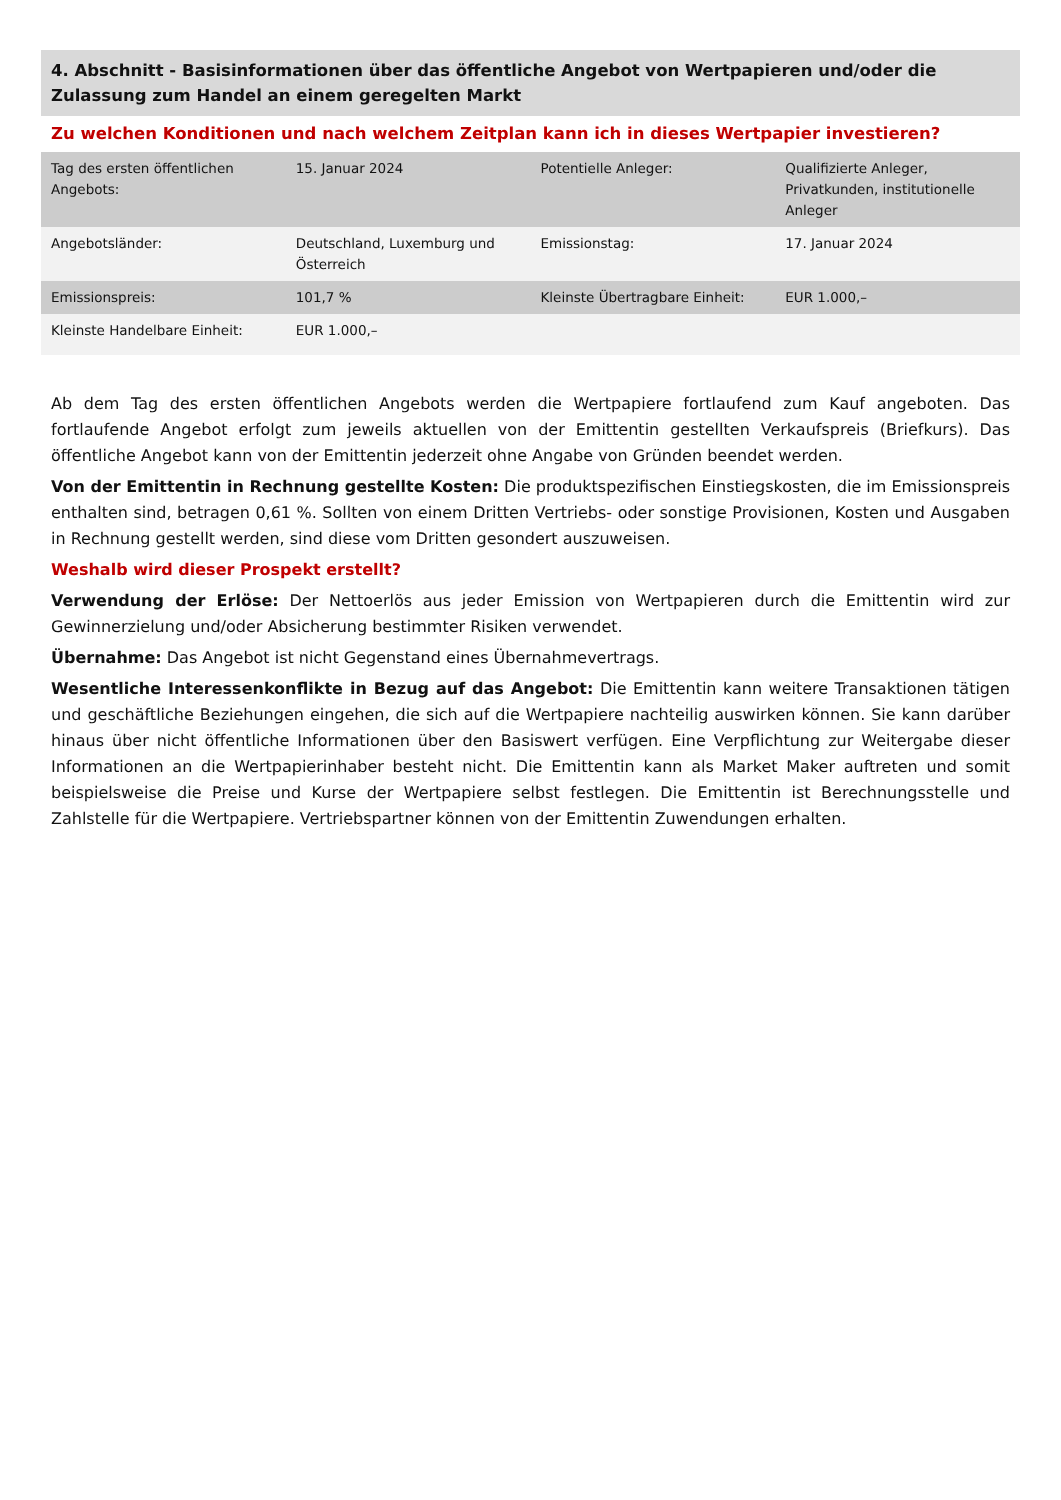4. Abschnitt - Basisinformationen über das öffentliche Angebot von Wertpapieren und/oder die Zulassung zum Handel an einem geregelten Markt
Zu welchen Konditionen und nach welchem Zeitplan kann ich in dieses Wertpapier investieren?
| Tag des ersten öffentlichen Angebots: | 15. Januar 2024 | Potentielle Anleger: | Qualifizierte Anleger, Privatkunden, institutionelle Anleger |
| Angebotsländer: | Deutschland, Luxemburg und Österreich | Emissionstag: | 17. Januar 2024 |
| Emissionspreis: | 101,7 % | Kleinste Übertragbare Einheit: | EUR 1.000,– |
| Kleinste Handelbare Einheit: | EUR 1.000,– | | |
Ab dem Tag des ersten öffentlichen Angebots werden die Wertpapiere fortlaufend zum Kauf angeboten. Das fortlaufende Angebot erfolgt zum jeweils aktuellen von der Emittentin gestellten Verkaufspreis (Briefkurs). Das öffentliche Angebot kann von der Emittentin jederzeit ohne Angabe von Gründen beendet werden.
Von der Emittentin in Rechnung gestellte Kosten: Die produktspezifischen Einstiegskosten, die im Emissionspreis enthalten sind, betragen 0,61 %. Sollten von einem Dritten Vertriebs- oder sonstige Provisionen, Kosten und Ausgaben in Rechnung gestellt werden, sind diese vom Dritten gesondert auszuweisen.
Weshalb wird dieser Prospekt erstellt?
Verwendung der Erlöse: Der Nettoerlös aus jeder Emission von Wertpapieren durch die Emittentin wird zur Gewinnerzielung und/oder Absicherung bestimmter Risiken verwendet.
Übernahme: Das Angebot ist nicht Gegenstand eines Übernahmevertrags.
Wesentliche Interessenkonflikte in Bezug auf das Angebot: Die Emittentin kann weitere Transaktionen tätigen und geschäftliche Beziehungen eingehen, die sich auf die Wertpapiere nachteilig auswirken können. Sie kann darüber hinaus über nicht öffentliche Informationen über den Basiswert verfügen. Eine Verpflichtung zur Weitergabe dieser Informationen an die Wertpapierinhaber besteht nicht. Die Emittentin kann als Market Maker auftreten und somit beispielsweise die Preise und Kurse der Wertpapiere selbst festlegen. Die Emittentin ist Berechnungsstelle und Zahlstelle für die Wertpapiere. Vertriebspartner können von der Emittentin Zuwendungen erhalten.